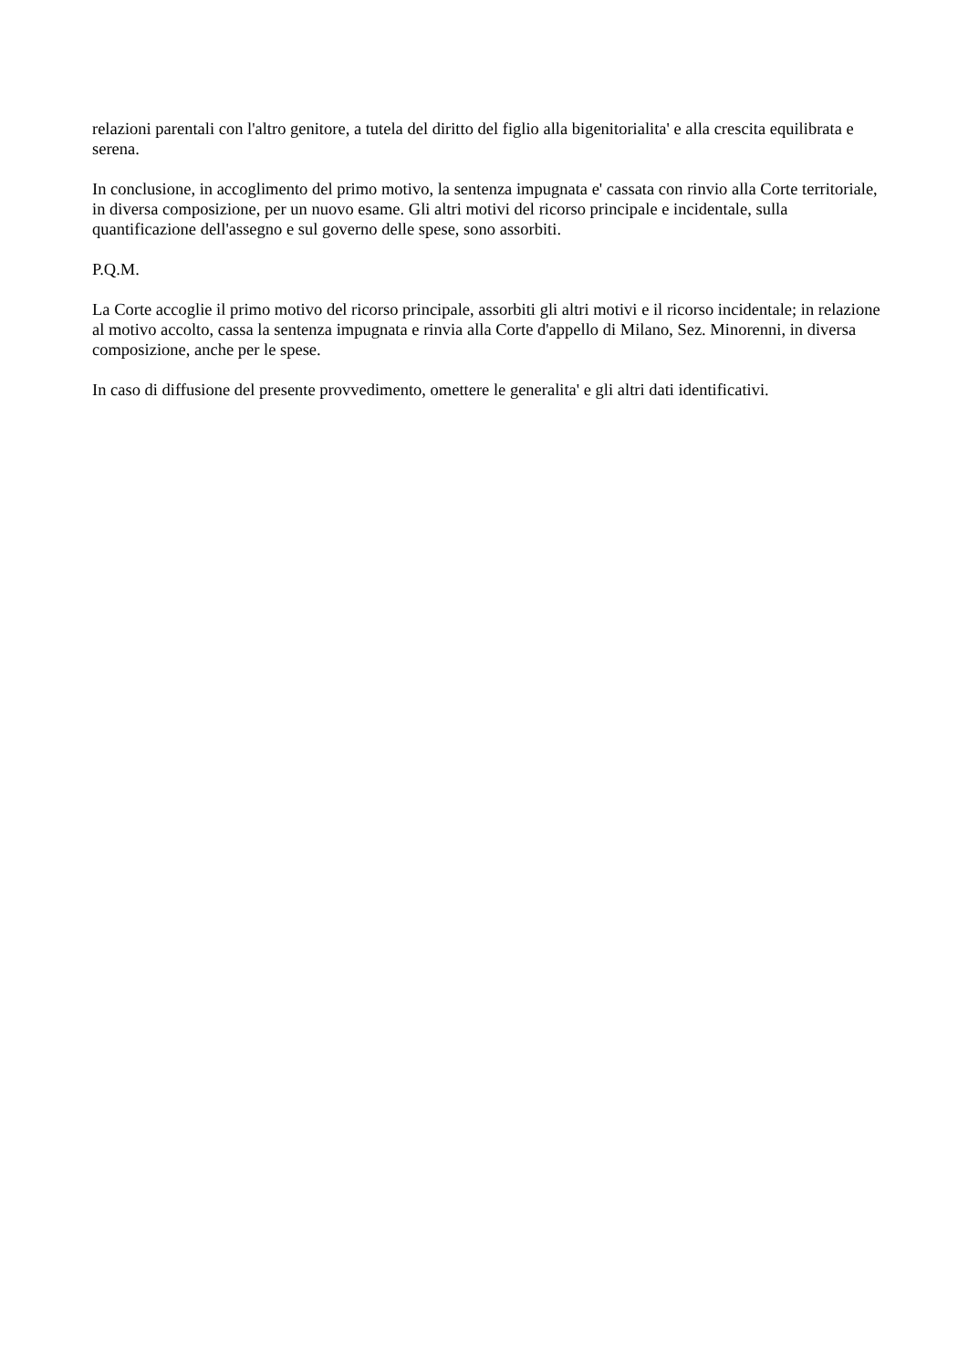relazioni parentali con l'altro genitore, a tutela del diritto del figlio alla bigenitorialita' e alla crescita equilibrata e serena.
In conclusione, in accoglimento del primo motivo, la sentenza impugnata e' cassata con rinvio alla Corte territoriale, in diversa composizione, per un nuovo esame. Gli altri motivi del ricorso principale e incidentale, sulla quantificazione dell'assegno e sul governo delle spese, sono assorbiti.
P.Q.M.
La Corte accoglie il primo motivo del ricorso principale, assorbiti gli altri motivi e il ricorso incidentale; in relazione al motivo accolto, cassa la sentenza impugnata e rinvia alla Corte d'appello di Milano, Sez. Minorenni, in diversa composizione, anche per le spese.
In caso di diffusione del presente provvedimento, omettere le generalita' e gli altri dati identificativi.